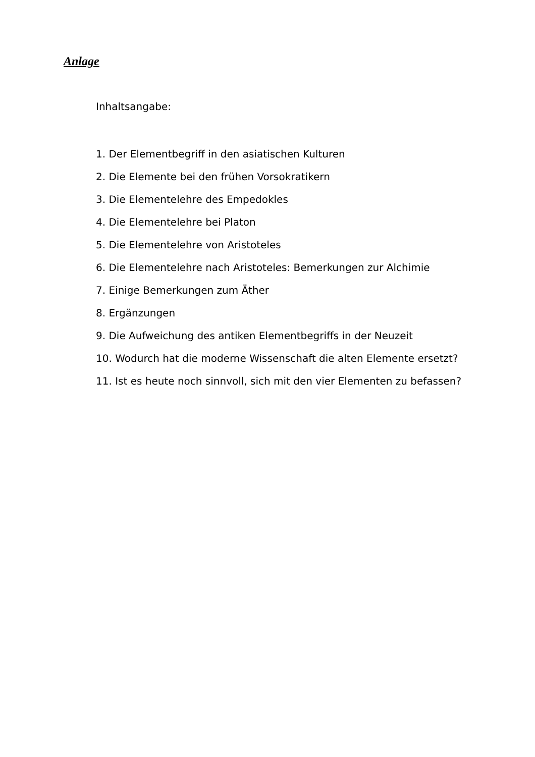Anlage
Inhaltsangabe:
1. Der Elementbegriff in den asiatischen Kulturen
2. Die Elemente bei den frühen Vorsokratikern
3. Die Elementelehre des Empedokles
4. Die Elementelehre bei Platon
5. Die Elementelehre von Aristoteles
6. Die Elementelehre nach Aristoteles: Bemerkungen zur Alchimie
7. Einige Bemerkungen zum Äther
8. Ergänzungen
9. Die Aufweichung des antiken Elementbegriffs in der Neuzeit
10. Wodurch hat die moderne Wissenschaft die alten Elemente ersetzt?
11. Ist es heute noch sinnvoll, sich mit den vier Elementen zu befassen?